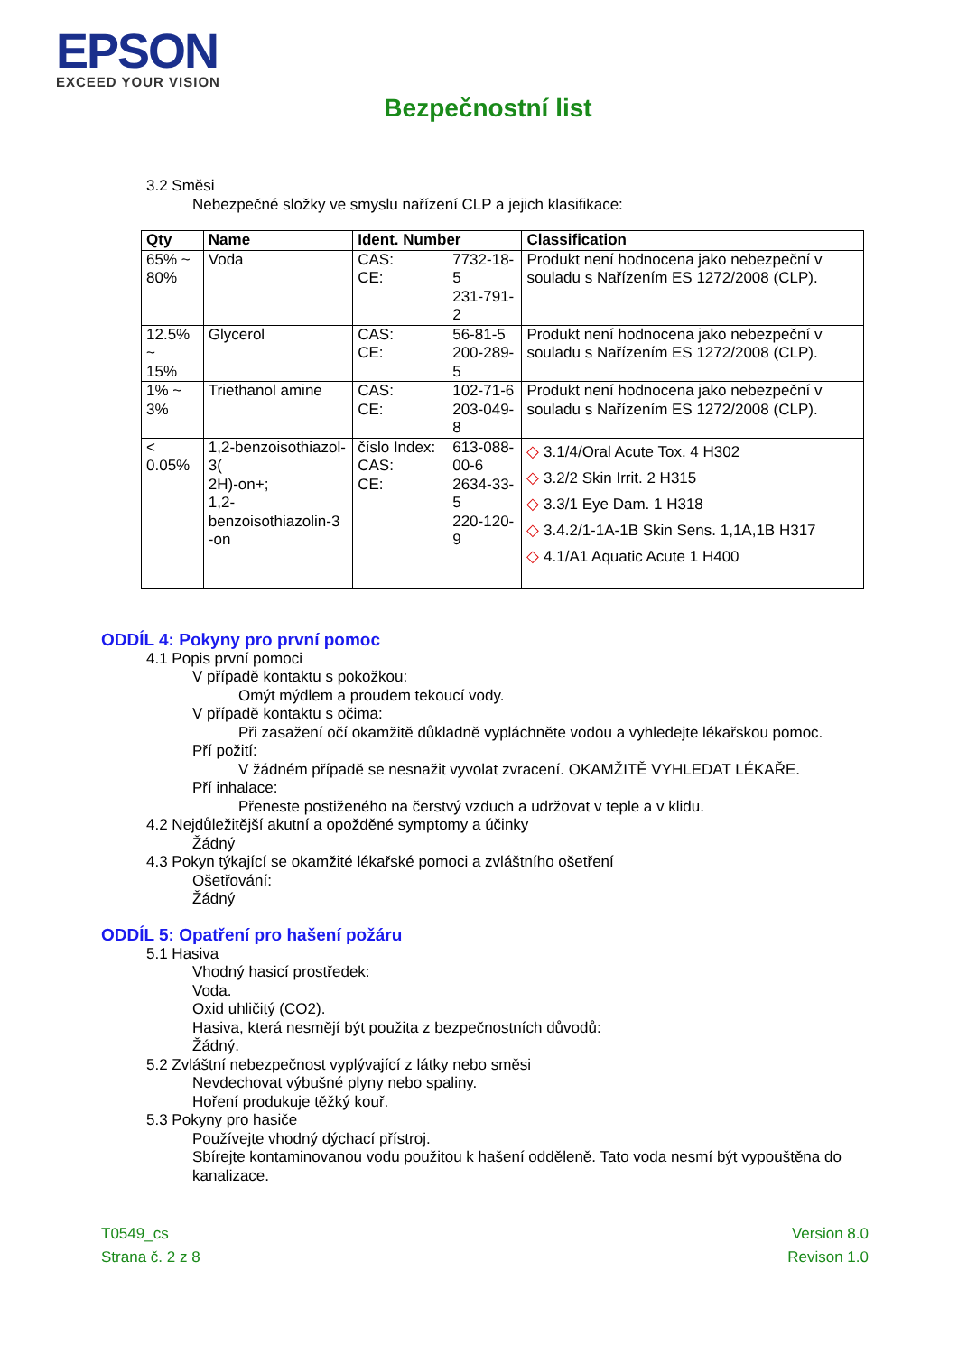EPSON
EXCEED YOUR VISION
Bezpečnostní list
3.2 Směsi
Nebezpečné složky ve smyslu nařízení CLP a jejich klasifikace:
| Qty | Name | Ident. Number | | Classification |
| --- | --- | --- | --- | --- |
| 65% ~ 80% | Voda | CAS: CE: | 7732-18-5 231-791-2 | Produkt není hodnocena jako nebezpeční v souladu s Nařízením ES 1272/2008 (CLP). |
| 12.5% ~ 15% | Glycerol | CAS: CE: | 56-81-5 200-289-5 | Produkt není hodnocena jako nebezpeční v souladu s Nařízením ES 1272/2008 (CLP). |
| 1% ~ 3% | Triethanol amine | CAS: CE: | 102-71-6 203-049-8 | Produkt není hodnocena jako nebezpeční v souladu s Nařízením ES 1272/2008 (CLP). |
| < 0.05% | 1,2-benzoisothiazol-3( 2H)-on+; 1,2-benzoisothiazolin-3 -on | číslo Index: CAS: CE: | 613-088-00-6 2634-33-5 220-120-9 | ◇ 3.1/4/Oral Acute Tox. 4 H302 ◇ 3.2/2 Skin Irrit. 2 H315 ◇ 3.3/1 Eye Dam. 1 H318 ◇ 3.4.2/1-1A-1B Skin Sens. 1,1A,1B H317 ◇ 4.1/A1 Aquatic Acute 1 H400 |
ODDÍL 4: Pokyny pro první pomoc
4.1 Popis první pomoci
V případě kontaktu s pokožkou:
Omýt mýdlem a proudem tekoucí vody.
V případě kontaktu s očima:
Při zasažení očí okamžitě důkladně vypláchněte vodou a vyhledejte lékařskou pomoc.
Pří požití:
V žádném případě se nesnažit vyvolat zvracení. OKAMŽITĚ VYHLEDAT LÉKAŘE.
Pří inhalace:
Přeneste postiženého na čerstvý vzduch a udržovat v teple a v klidu.
4.2 Nejdůležitější akutní a opožděné symptomy a účinky
Žádný
4.3 Pokyn týkající se okamžité lékařské pomoci a zvláštního ošetření
Ošetřování:
Žádný
ODDÍL 5: Opatření pro hašení požáru
5.1 Hasiva
Vhodný hasicí prostředek:
Voda.
Oxid uhličitý (CO2).
Hasiva, která nesmějí být použita z bezpečnostních důvodů:
Žádný.
5.2 Zvláštní nebezpečnost vyplývající z látky nebo směsi
Nevdechovat výbušné plyny nebo spaliny.
Hoření produkuje těžký kouř.
5.3 Pokyny pro hasiče
Používejte vhodný dýchací přístroj.
Sbírejte kontaminovanou vodu použitou k hašení odděleně. Tato voda nesmí být vypouštěna do kanalizace.
T0549_cs
Strana č. 2 z 8
Version 8.0
Revison 1.0